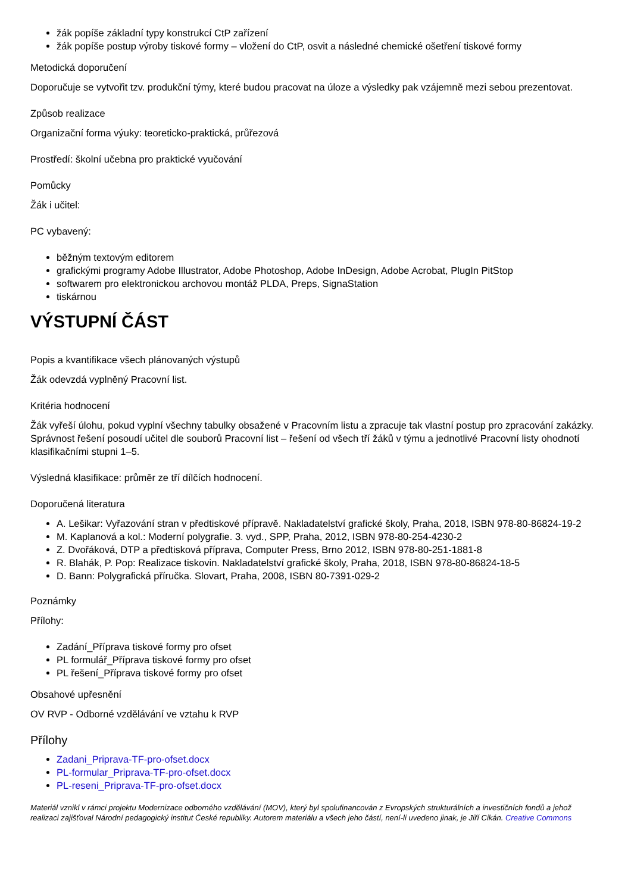žák popíše základní typy konstrukcí CtP zařízení
žák popíše postup výroby tiskové formy – vložení do CtP, osvit a následné chemické ošetření tiskové formy
Metodická doporučení
Doporučuje se vytvořit tzv. produkční týmy, které budou pracovat na úloze a výsledky pak vzájemně mezi sebou prezentovat.
Způsob realizace
Organizační forma výuky: teoreticko-praktická, průřezová
Prostředí: školní učebna pro praktické vyučování
Pomůcky
Žák i učitel:
PC vybavený:
běžným textovým editorem
grafickými programy Adobe Illustrator, Adobe Photoshop, Adobe InDesign, Adobe Acrobat, PlugIn PitStop
softwarem pro elektronickou archovou montáž PLDA, Preps, SignaStation
tiskárnou
VÝSTUPNÍ ČÁST
Popis a kvantifikace všech plánovaných výstupů
Žák odevzdá vyplněný Pracovní list.
Kritéria hodnocení
Žák vyřeší úlohu, pokud vyplní všechny tabulky obsažené v Pracovním listu a zpracuje tak vlastní postup pro zpracování zakázky. Správnost řešení posoudí učitel dle souborů Pracovní list – řešení od všech tří žáků v týmu a jednotlivé Pracovní listy ohodnotí klasifikačními stupni 1–5.
Výsledná klasifikace: průměr ze tří dílčích hodnocení.
Doporučená literatura
A. Lešikar: Vyřazování stran v předtiskové přípravě. Nakladatelství grafické školy, Praha, 2018, ISBN 978-80-86824-19-2
M. Kaplanová a kol.: Moderní polygrafie. 3. vyd., SPP, Praha, 2012, ISBN 978-80-254-4230-2
Z. Dvořáková, DTP a předtisková příprava, Computer Press, Brno 2012, ISBN 978-80-251-1881-8
R. Blahák, P. Pop: Realizace tiskovin. Nakladatelství grafické školy, Praha, 2018, ISBN 978-80-86824-18-5
D. Bann: Polygrafická příručka. Slovart, Praha, 2008, ISBN 80-7391-029-2
Poznámky
Přílohy:
Zadání_Příprava tiskové formy pro ofset
PL formulář_Příprava tiskové formy pro ofset
PL řešení_Příprava tiskové formy pro ofset
Obsahové upřesnění
OV RVP - Odborné vzdělávání ve vztahu k RVP
Přílohy
Zadani_Priprava-TF-pro-ofset.docx
PL-formular_Priprava-TF-pro-ofset.docx
PL-reseni_Priprava-TF-pro-ofset.docx
Materiál vznikl v rámci projektu Modernizace odborného vzdělávání (MOV), který byl spolufinancován z Evropských strukturálních a investičních fondů a jehož realizaci zajišťoval Národní pedagogický institut České republiky. Autorem materiálu a všech jeho částí, není-li uvedeno jinak, je Jiří Cikán. Creative Commons